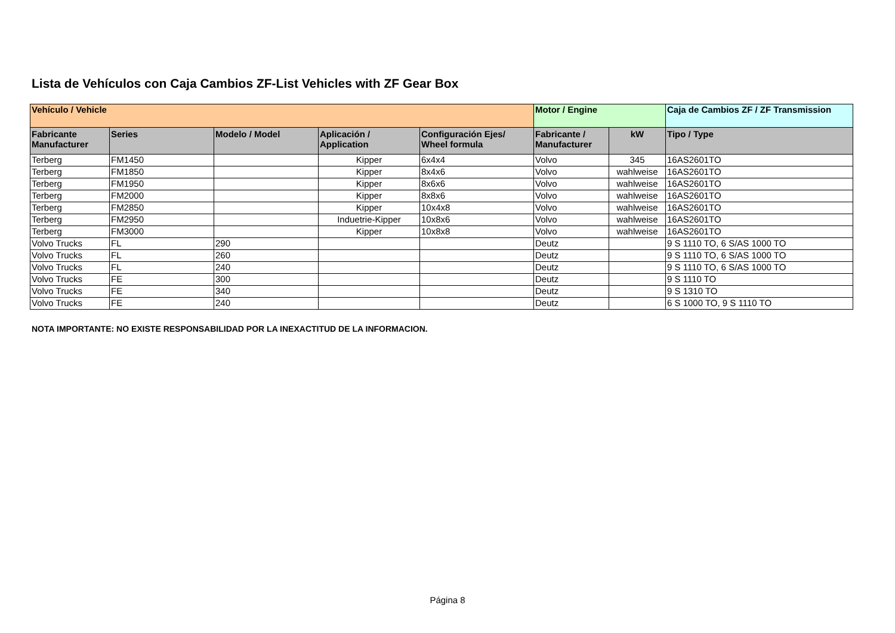Lista de Vehículos con Caja Cambios ZF-List Vehicles with ZF Gear Box
| Vehículo / Vehicle | | | | | Motor / Engine | | Caja de Cambios ZF / ZF Transmission |
| --- | --- | --- | --- | --- | --- | --- | --- |
| Fabricante Manufacturer | Series | Modelo / Model | Aplicación / Application | Configuración Ejes/ Wheel formula | Fabricante / Manufacturer | kW | Tipo / Type |
| Terberg | FM1450 | | Kipper | 6x4x4 | Volvo | 345 | 16AS2601TO |
| Terberg | FM1850 | | Kipper | 8x4x6 | Volvo | wahlweise | 16AS2601TO |
| Terberg | FM1950 | | Kipper | 8x6x6 | Volvo | wahlweise | 16AS2601TO |
| Terberg | FM2000 | | Kipper | 8x8x6 | Volvo | wahlweise | 16AS2601TO |
| Terberg | FM2850 | | Kipper | 10x4x8 | Volvo | wahlweise | 16AS2601TO |
| Terberg | FM2950 | | Induetrie-Kipper | 10x8x6 | Volvo | wahlweise | 16AS2601TO |
| Terberg | FM3000 | | Kipper | 10x8x8 | Volvo | wahlweise | 16AS2601TO |
| Volvo Trucks | FL | 290 | | | Deutz | | 9 S 1110 TO, 6 S/AS 1000 TO |
| Volvo Trucks | FL | 260 | | | Deutz | | 9 S 1110 TO, 6 S/AS 1000 TO |
| Volvo Trucks | FL | 240 | | | Deutz | | 9 S 1110 TO, 6 S/AS 1000 TO |
| Volvo Trucks | FE | 300 | | | Deutz | | 9 S 1110 TO |
| Volvo Trucks | FE | 340 | | | Deutz | | 9 S 1310 TO |
| Volvo Trucks | FE | 240 | | | Deutz | | 6 S 1000 TO, 9 S 1110 TO |
NOTA IMPORTANTE: NO EXISTE RESPONSABILIDAD POR LA INEXACTITUD DE LA INFORMACION.
Página 8